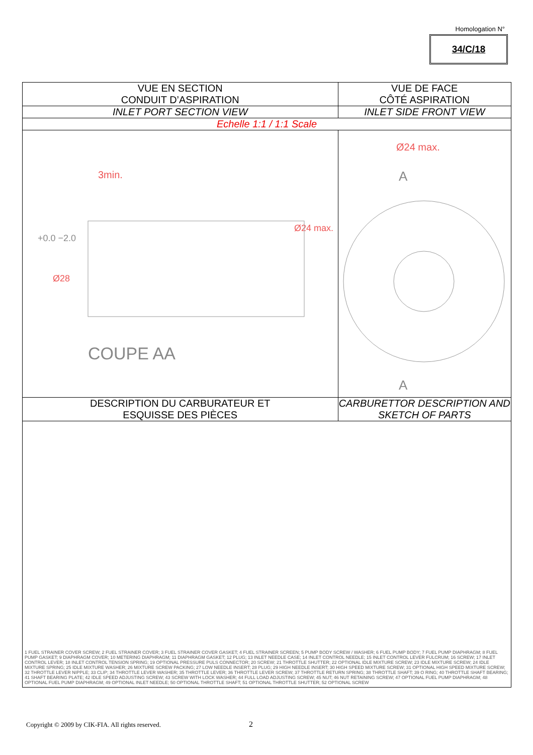Homologation N°
34/C/18
| VUE EN SECTION CONDUIT D’ASPIRATION | VUE DE FACE CÔTÉ ASPIRATION |
| INLET PORT SECTION VIEW | INLET SIDE FRONT VIEW |
| Echelle 1:1 / 1:1 Scale | |
| COUPE AA 3min. Ø28 +0.0 −2.0 Ø24 max. | Ø24 max. A A |
| DESCRIPTION DU CARBURATEUR ET ESQUISSE DES PIÈCES | CARBURETTOR DESCRIPTION AND SKETCH OF PARTS |
| 1 FUEL STRAINER COVER SCREW; 2 FUEL STRAINER COVER; 3 FUEL STRAINER COVER GASKET; 4 FUEL STRAINER SCREEN; 5 PUMP BODY SCREW / WASHER; 6 FUEL PUMP BODY; 7 FUEL PUMP DIAPHRAGM; 8 FUEL PUMP GASKET; 9 DIAPHRAGM COVER; 10 METERING DIAPHRAGM; 11 DIAPHRAGM GASKET; 12 PLUG; 13 INLET NEEDLE CASE; 14 INLET CONTROL NEEDLE; 15 INLET CONTROL LEVER FULCRUM; 16 SCREW; 17 INLET CONTROL LEVER; 18 INLET CONTROL TENSION SPRING; 19 OPTIONAL PRESSURE PULS CONNECTOR; 20 SCREW; 21 THROTTLE SHUTTER; 22 OPTIONAL IDLE MIXTURE SCREW; 23 IDLE MIXTURE SCREW; 24 IDLE MIXTURE SPRING; 25 IDLE MIXTURE WASHER; 26 MIXTURE SCREW PACKING; 27 LOW NEEDLE INSERT; 28 PLUG; 29 HIGH NEEDLE INSERT; 30 HIGH SPEED MIXTURE SCREW; 31 OPTIONAL HIGH SPEED MIXTURE SCREW; 32 THROTTLE LEVER NIPPLE; 33 CLIP; 34 THROTTLE LEVER WASHER; 35 THROTTLE LEVER; 36 THROTTLE LEVER SCREW; 37 THROTTLE RETURN SPRING; 38 THROTTLE SHAFT; 39 O RING; 40 THROTTLE SHAFT BEARING; 41 SHAFT BEARING PLATE; 42 IDLE SPEED ADJUSTING SCREW; 43 SCREW WITH LOCK WASHER; 44 FULL LOAD ADJUSTING SCREW; 45 NUT; 46 NUT RETAINING SCREW; 47 OPTIONAL FUEL PUMP DIAPHRAGM; 48 OPTIONAL FUEL PUMP DIAPHRAGM; 49 OPTIONAL INLET NEEDLE; 50 OPTIONAL THROTTLE SHAFT; 51 OPTIONAL THROTTLE SHUTTER; 52 OPTIONAL SCREW | |
Copyright © 2009 by CIK-FIA. All rights reserved.
2